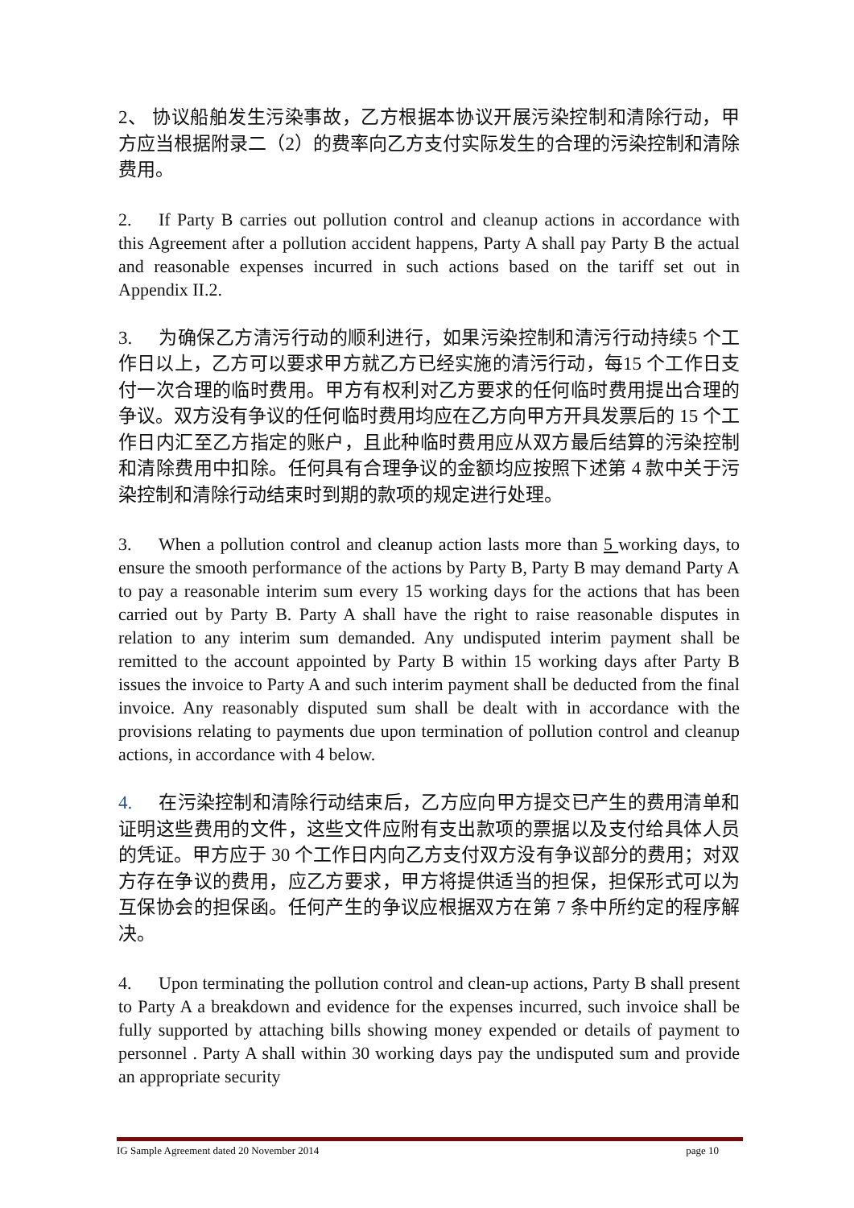2、 协议船舶发生污染事故，乙方根据本协议开展污染控制和清除行动，甲方应当根据附录二（2）的费率向乙方支付实际发生的合理的污染控制和清除费用。
2. If Party B carries out pollution control and cleanup actions in accordance with this Agreement after a pollution accident happens, Party A shall pay Party B the actual and reasonable expenses incurred in such actions based on the tariff set out in Appendix II.2.
3. 为确保乙方清污行动的顺利进行，如果污染控制和清污行动持续5 个工作日以上，乙方可以要求甲方就乙方已经实施的清污行动，每15 个工作日支付一次合理的临时费用。甲方有权利对乙方要求的任何临时费用提出合理的争议。双方没有争议的任何临时费用均应在乙方向甲方开具发票后的 15 个工作日内汇至乙方指定的账户，且此种临时费用应从双方最后结算的污染控制和清除费用中扣除。任何具有合理争议的金额均应按照下述第 4 款中关于污染控制和清除行动结束时到期的款项的规定进行处理。
3. When a pollution control and cleanup action lasts more than 5 working days, to ensure the smooth performance of the actions by Party B, Party B may demand Party A to pay a reasonable interim sum every 15 working days for the actions that has been carried out by Party B. Party A shall have the right to raise reasonable disputes in relation to any interim sum demanded. Any undisputed interim payment shall be remitted to the account appointed by Party B within 15 working days after Party B issues the invoice to Party A and such interim payment shall be deducted from the final invoice. Any reasonably disputed sum shall be dealt with in accordance with the provisions relating to payments due upon termination of pollution control and cleanup actions, in accordance with 4 below.
4. 在污染控制和清除行动结束后，乙方应向甲方提交已产生的费用清单和证明这些费用的文件，这些文件应附有支出款项的票据以及支付给具体人员的凭证。甲方应于 30 个工作日内向乙方支付双方没有争议部分的费用；对双方存在争议的费用，应乙方要求，甲方将提供适当的担保，担保形式可以为互保协会的担保函。任何产生的争议应根据双方在第 7 条中所约定的程序解决。
4. Upon terminating the pollution control and clean-up actions, Party B shall present to Party A a breakdown and evidence for the expenses incurred, such invoice shall be fully supported by attaching bills showing money expended or details of payment to personnel . Party A shall within 30 working days pay the undisputed sum and provide an appropriate security
IG Sample Agreement dated 20 November 2014 page 10